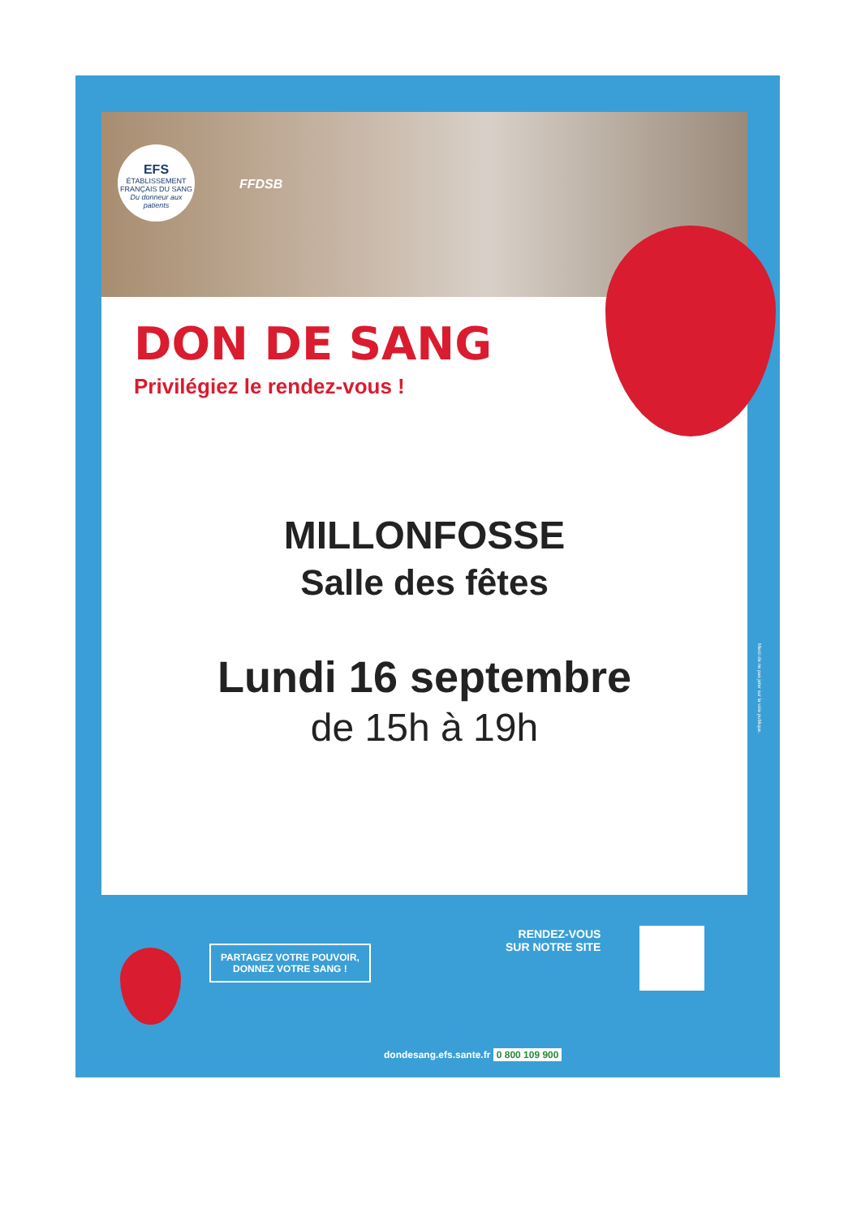EFS
ÉTABLISSEMENT FRANÇAIS DU SANG
Du donneur aux patients
FFDSB
DON DE SANG
Privilégiez le rendez-vous !
MILLONFOSSE
Salle des fêtes
Lundi 16 septembre
de 15h à 19h
PARTAGEZ VOTRE POUVOIR,
DONNEZ VOTRE SANG !
RENDEZ-VOUS
SUR NOTRE SITE
dondesang.efs.sante.fr 0 800 109 900
Merci de ne pas jeter sur la voie publique.